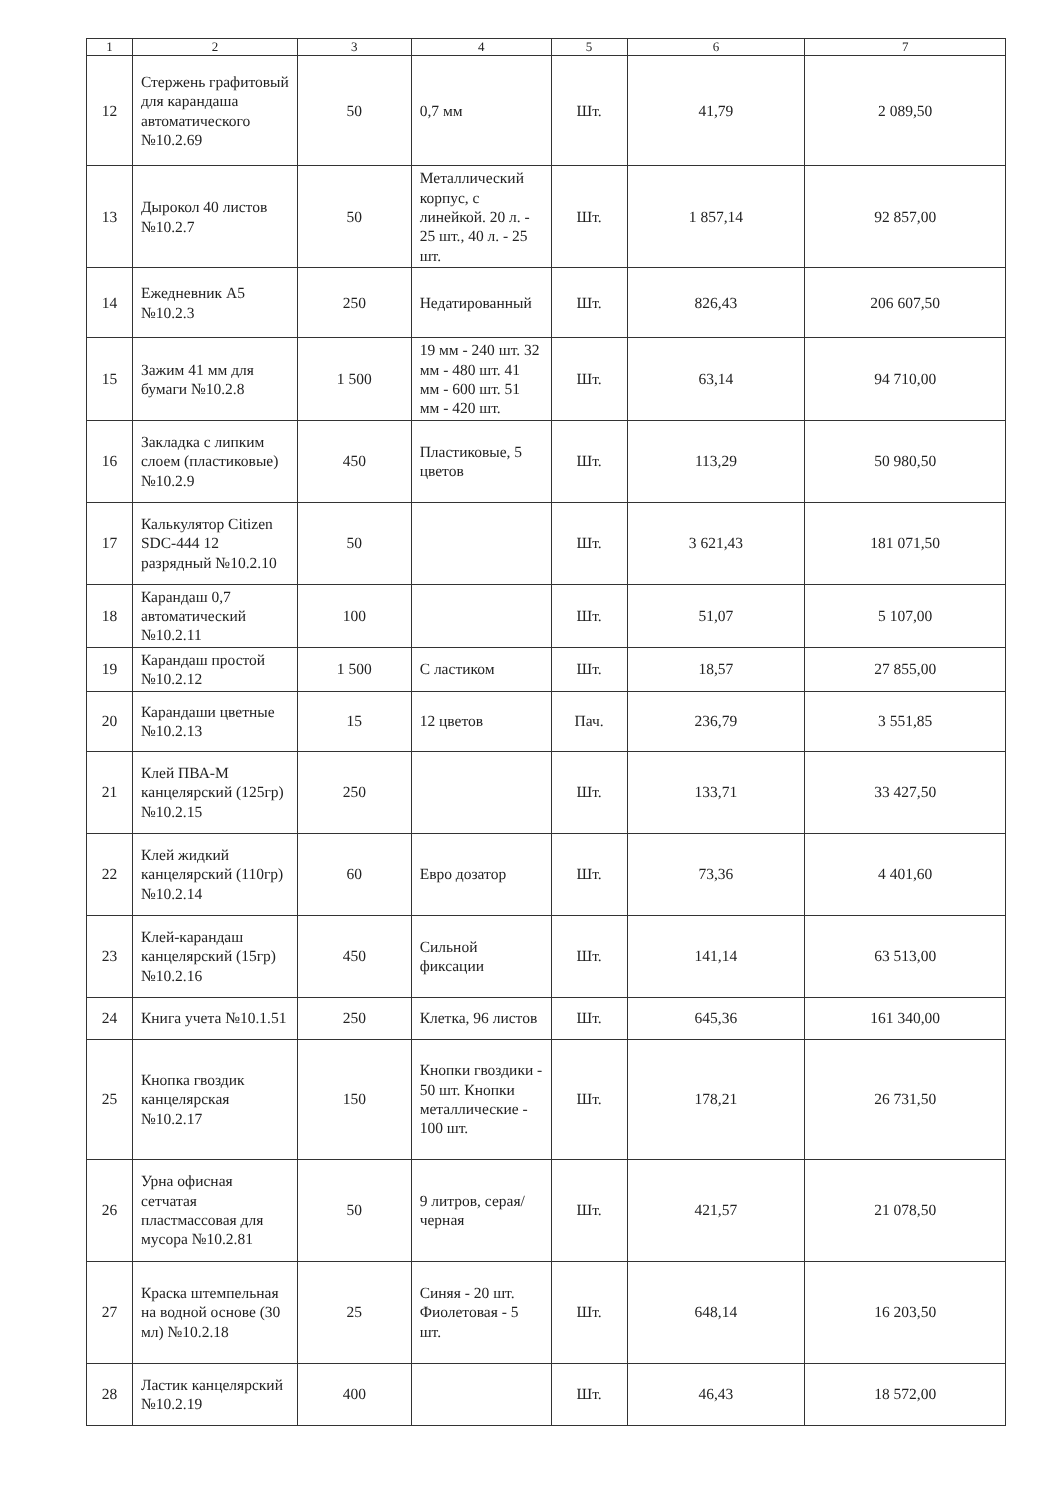| 1 | 2 | 3 | 4 | 5 | 6 | 7 |
| --- | --- | --- | --- | --- | --- | --- |
| 12 | Стержень графитовый для карандаша автоматического №10.2.69 | 50 | 0,7 мм | Шт. | 41,79 | 2 089,50 |
| 13 | Дырокол 40 листов №10.2.7 | 50 | Металлический корпус, с линейкой. 20 л. - 25 шт., 40 л. - 25 шт. | Шт. | 1 857,14 | 92 857,00 |
| 14 | Ежедневник А5 №10.2.3 | 250 | Недатированный | Шт. | 826,43 | 206 607,50 |
| 15 | Зажим 41 мм для бумаги №10.2.8 | 1 500 | 19 мм - 240 шт. 32 мм - 480 шт. 41 мм - 600 шт. 51 мм - 420 шт. | Шт. | 63,14 | 94 710,00 |
| 16 | Закладка с липким слоем (пластиковые) №10.2.9 | 450 | Пластиковые, 5 цветов | Шт. | 113,29 | 50 980,50 |
| 17 | Калькулятор Citizen SDC-444 12 разрядный №10.2.10 | 50 | | Шт. | 3 621,43 | 181 071,50 |
| 18 | Карандаш 0,7 автоматический №10.2.11 | 100 | | Шт. | 51,07 | 5 107,00 |
| 19 | Карандаш простой №10.2.12 | 1 500 | С ластиком | Шт. | 18,57 | 27 855,00 |
| 20 | Карандаши цветные №10.2.13 | 15 | 12 цветов | Пач. | 236,79 | 3 551,85 |
| 21 | Клей ПВА-М канцелярский (125гр) №10.2.15 | 250 | | Шт. | 133,71 | 33 427,50 |
| 22 | Клей жидкий канцелярский (110гр) №10.2.14 | 60 | Евро дозатор | Шт. | 73,36 | 4 401,60 |
| 23 | Клей-карандаш канцелярский (15гр) №10.2.16 | 450 | Сильной фиксации | Шт. | 141,14 | 63 513,00 |
| 24 | Книга учета №10.1.51 | 250 | Клетка, 96 листов | Шт. | 645,36 | 161 340,00 |
| 25 | Кнопка гвоздик канцелярская №10.2.17 | 150 | Кнопки гвоздики - 50 шт. Кнопки металлические - 100 шт. | Шт. | 178,21 | 26 731,50 |
| 26 | Урна офисная сетчатая пластмассовая для мусора №10.2.81 | 50 | 9 литров, серая/черная | Шт. | 421,57 | 21 078,50 |
| 27 | Краска штемпельная на водной основе (30 мл) №10.2.18 | 25 | Синяя - 20 шт. Фиолетовая - 5 шт. | Шт. | 648,14 | 16 203,50 |
| 28 | Ластик канцелярский №10.2.19 | 400 | | Шт. | 46,43 | 18 572,00 |